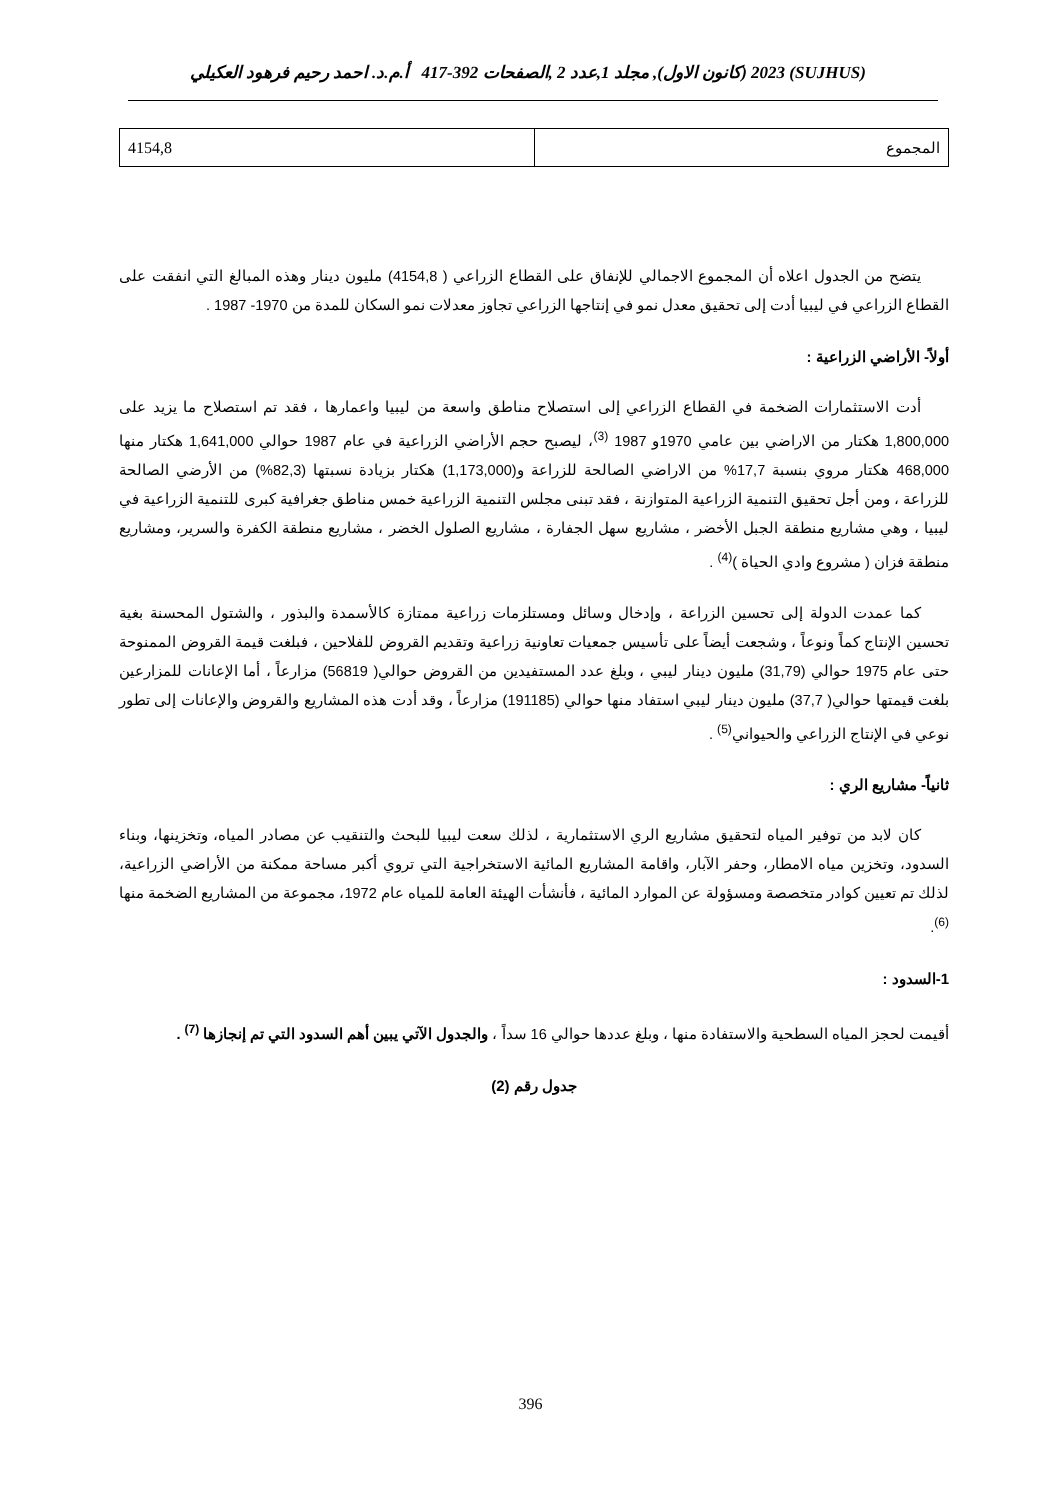(SUJHUS) 2023 (كانون الاول), مجلد 1,عدد 2 ,الصفحات 392-417 أ.م.د. احمد رحيم فرهود العكيلي
| المجموع | 4154,8 |
يتضح من الجدول اعلاه أن المجموع الاجمالي للإنفاق على القطاع الزراعي ( 4154,8) مليون دينار وهذه المبالغ التي انفقت على القطاع الزراعي في ليبيا أدت إلى تحقيق معدل نمو في إنتاجها الزراعي تجاوز معدلات نمو السكان للمدة من 1970- 1987 .
أولاً- الأراضي الزراعية :
أدت الاستثمارات الضخمة في القطاع الزراعي إلى استصلاح مناطق واسعة من ليبيا واعمارها ، فقد تم استصلاح ما يزيد على 1,800,000 هكتار من الاراضي بين عامي 1970و 1987 <sup>(3)</sup>، ليصبح حجم الأراضي الزراعية في عام 1987 حوالي 1,641,000 هكتار منها 468,000 هكتار مروي بنسبة 17,7% من الاراضي الصالحة للزراعة و(1,173,000) هكتار بزيادة نسبتها (82,3%) من الأرضي الصالحة للزراعة ، ومن أجل تحقيق التنمية الزراعية المتوازنة ، فقد تبنى مجلس التنمية الزراعية خمس مناطق جغرافية كبرى للتنمية الزراعية في ليبيا ، وهي مشاريع منطقة الجبل الأخضر ، مشاريع سهل الجفارة ، مشاريع الصلول الخضر ، مشاريع منطقة الكفرة والسرير، ومشاريع منطقة فزان ( مشروع وادي الحياة )<sup>(4)</sup> .
كما عمدت الدولة إلى تحسين الزراعة ، وإدخال وسائل ومستلزمات زراعية ممتازة كالأسمدة والبذور ، والشتول المحسنة بغية تحسين الإنتاج كماً ونوعاً ، وشجعت أيضاً على تأسيس جمعيات تعاونية زراعية وتقديم القروض للفلاحين ، فبلغت قيمة القروض الممنوحة حتى عام 1975 حوالي (31,79) مليون دينار ليبي ، وبلغ عدد المستفيدين من القروض حوالي( 56819) مزارعاً ، أما الإعانات للمزارعين بلغت قيمتها حوالي( 37,7) مليون دينار ليبي استفاد منها حوالي (191185) مزارعاً ، وقد أدت هذه المشاريع والقروض والإعانات إلى تطور نوعي في الإنتاج الزراعي والحيواني<sup>(5)</sup> .
ثانياً- مشاريع الري :
كان لابد من توفير المياه لتحقيق مشاريع الري الاستثمارية ، لذلك سعت ليبيا للبحث والتنقيب عن مصادر المياه، وتخزينها، وبناء السدود، وتخزين مياه الامطار، وحفر الآبار، واقامة المشاريع المائية الاستخراجية التي تروي أكبر مساحة ممكنة من الأراضي الزراعية، لذلك تم تعيين كوادر متخصصة ومسؤولة عن الموارد المائية ، فأنشأت الهيئة العامة للمياه عام 1972، مجموعة من المشاريع الضخمة منها <sup>(6)</sup>.
1-السدود :
أقيمت لحجز المياه السطحية والاستفادة منها ، وبلغ عددها حوالي 16 سداً ، والجدول الآتي يبين أهم السدود التي تم إنجازها <sup>(7)</sup> .
جدول رقم (2)
396